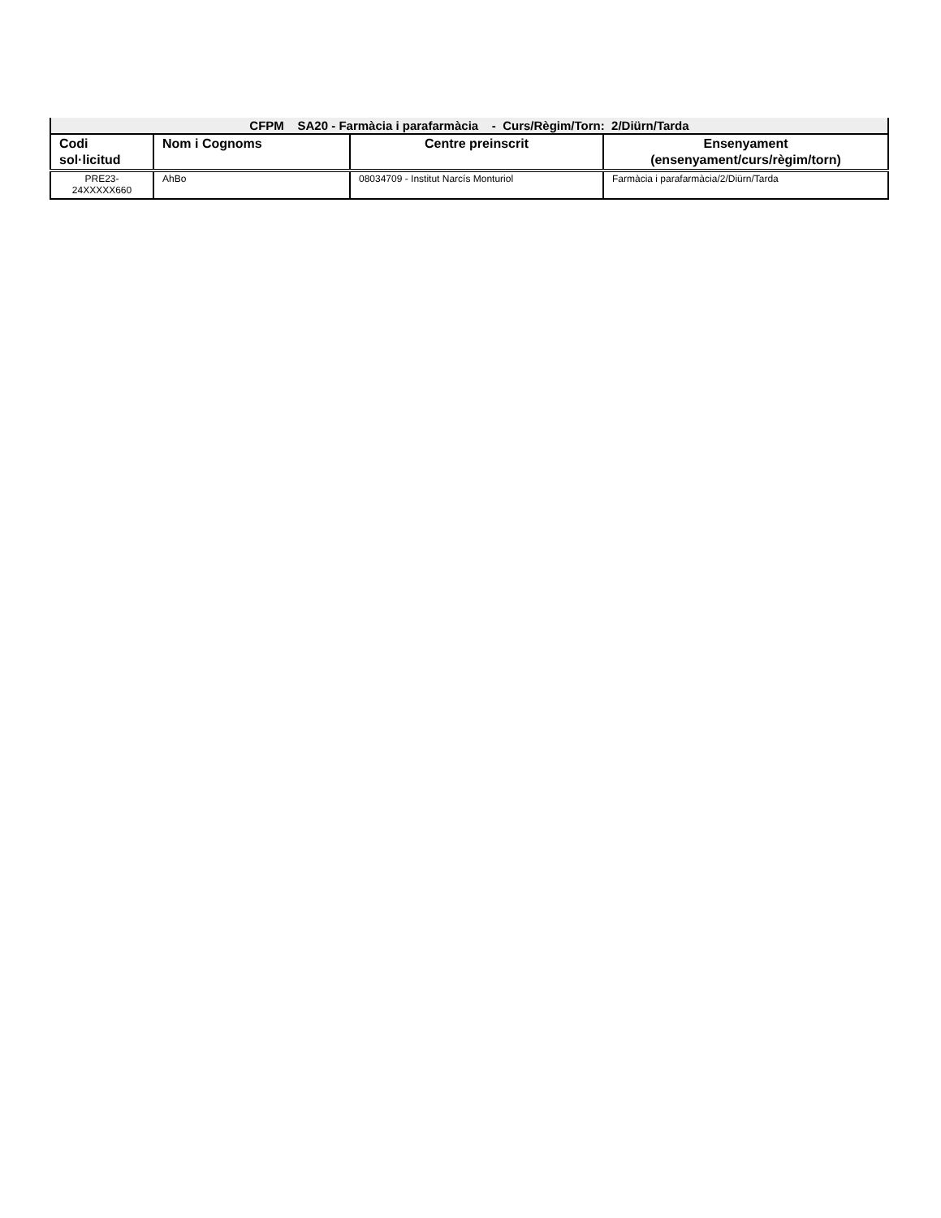| CFPM SA20 - Farmàcia i parafarmàcia - Curs/Règim/Torn: 2/Diürn/Tarda | | | |
| --- | --- | --- | --- |
| Codi sol·licitud | Nom i Cognoms | Centre preinscrit | Ensenyament (ensenyament/curs/règim/torn) |
| PRE23- 24XXXXX660 | AhBo | 08034709 - Institut Narcís Monturiol | Farmàcia i parafarmàcia/2/Diürn/Tarda |